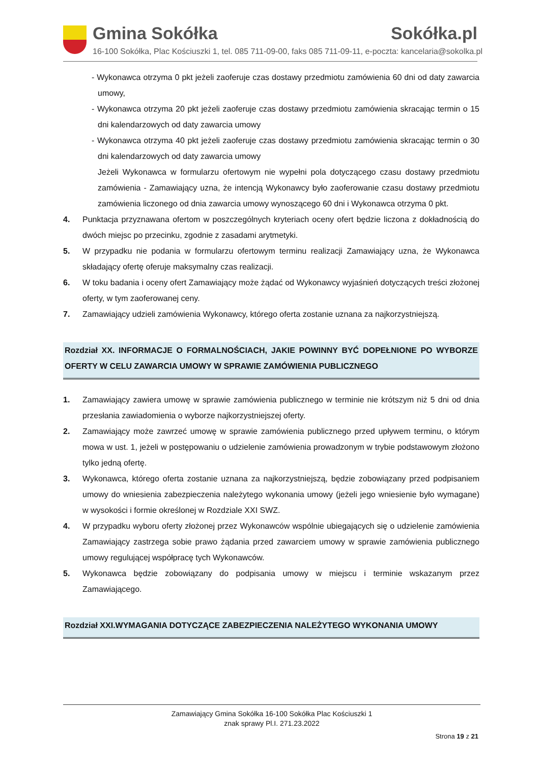Gmina Sokółka Sokółka.pl
16-100 Sokółka, Plac Kościuszki 1, tel. 085 711-09-00, faks 085 711-09-11, e-poczta: kancelaria@sokolka.pl
- Wykonawca otrzyma 0 pkt jeżeli zaoferuje czas dostawy przedmiotu zamówienia 60 dni od daty zawarcia umowy,
- Wykonawca otrzyma 20 pkt jeżeli zaoferuje czas dostawy przedmiotu zamówienia skracając termin o 15 dni kalendarzowych od daty zawarcia umowy
- Wykonawca otrzyma 40 pkt jeżeli zaoferuje czas dostawy przedmiotu zamówienia skracając termin o 30 dni kalendarzowych od daty zawarcia umowy
Jeżeli Wykonawca w formularzu ofertowym nie wypełni pola dotyczącego czasu dostawy przedmiotu zamówienia - Zamawiający uzna, że intencją Wykonawcy było zaoferowanie czasu dostawy przedmiotu zamówienia liczonego od dnia zawarcia umowy wynoszącego 60 dni i Wykonawca otrzyma 0 pkt.
4. Punktacja przyznawana ofertom w poszczególnych kryteriach oceny ofert będzie liczona z dokładnością do dwóch miejsc po przecinku, zgodnie z zasadami arytmetyki.
5. W przypadku nie podania w formularzu ofertowym terminu realizacji Zamawiający uzna, że Wykonawca składający ofertę oferuje maksymalny czas realizacji.
6. W toku badania i oceny ofert Zamawiający może żądać od Wykonawcy wyjaśnień dotyczących treści złożonej oferty, w tym zaoferowanej ceny.
7. Zamawiający udzieli zamówienia Wykonawcy, którego oferta zostanie uznana za najkorzystniejszą.
Rozdział XX. INFORMACJE O FORMALNOŚCIACH, JAKIE POWINNY BYĆ DOPEŁNIONE PO WYBORZE OFERTY W CELU ZAWARCIA UMOWY W SPRAWIE ZAMÓWIENIA PUBLICZNEGO
1. Zamawiający zawiera umowę w sprawie zamówienia publicznego w terminie nie krótszym niż 5 dni od dnia przesłania zawiadomienia o wyborze najkorzystniejszej oferty.
2. Zamawiający może zawrzeć umowę w sprawie zamówienia publicznego przed upływem terminu, o którym mowa w ust. 1, jeżeli w postępowaniu o udzielenie zamówienia prowadzonym w trybie podstawowym złożono tylko jedną ofertę.
3. Wykonawca, którego oferta zostanie uznana za najkorzystniejszą, będzie zobowiązany przed podpisaniem umowy do wniesienia zabezpieczenia należytego wykonania umowy (jeżeli jego wniesienie było wymagane) w wysokości i formie określonej w Rozdziale XXI SWZ.
4. W przypadku wyboru oferty złożonej przez Wykonawców wspólnie ubiegających się o udzielenie zamówienia Zamawiający zastrzega sobie prawo żądania przed zawarciem umowy w sprawie zamówienia publicznego umowy regulującej współpracę tych Wykonawców.
5. Wykonawca będzie zobowiązany do podpisania umowy w miejscu i terminie wskazanym przez Zamawiającego.
Rozdział XXI.WYMAGANIA DOTYCZĄCE ZABEZPIECZENIA NALEŻYTEGO WYKONANIA UMOWY
Zamawiający Gmina Sokółka 16-100 Sokółka Plac Kościuszki 1
znak sprawy Pl.I. 271.23.2022
Strona 19 z 21